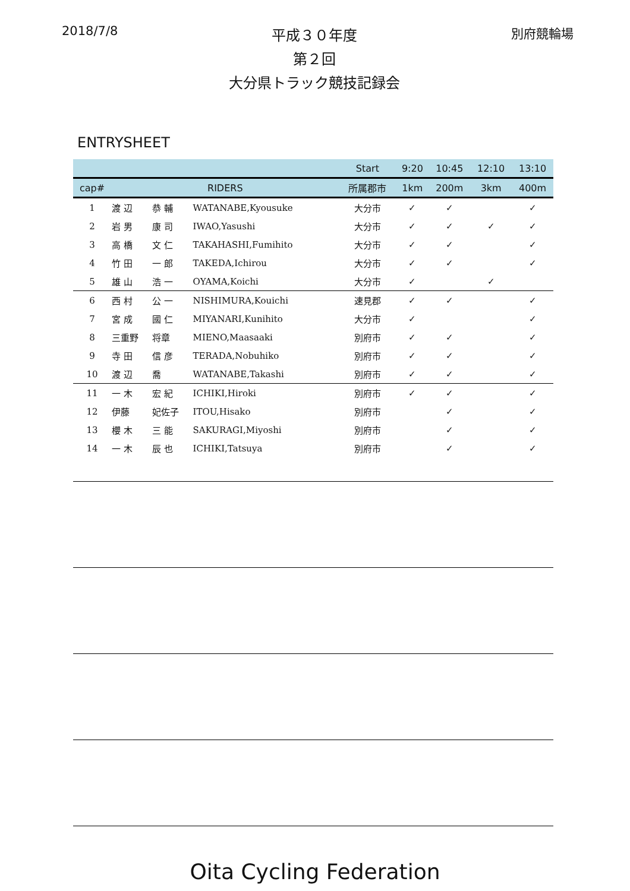2018/7/8 平成３０年度
第２回
大分県トラック競技記録会 別府競輪場
ENTRYSHEET
| | | | | Start | 9:20 | 10:45 | 12:10 | 13:10 |
| --- | --- | --- | --- | --- | --- | --- | --- | --- |
| cap# | RIDERS | | | 所属郡市 | 1km | 200m | 3km | 400m |
| 1 | 渡 辺 | 恭 輔 | WATANABE,Kyousuke | 大分市 | ✓ | ✓ | | ✓ |
| 2 | 岩 男 | 康 司 | IWAO,Yasushi | 大分市 | ✓ | ✓ | ✓ | ✓ |
| 3 | 高 橋 | 文 仁 | TAKAHASHI,Fumihito | 大分市 | ✓ | ✓ | | ✓ |
| 4 | 竹 田 | 一 郎 | TAKEDA,Ichirou | 大分市 | ✓ | ✓ | | ✓ |
| 5 | 雄 山 | 浩 一 | OYAMA,Koichi | 大分市 | ✓ | | ✓ | |
| 6 | 西 村 | 公 一 | NISHIMURA,Kouichi | 速見郡 | ✓ | ✓ | | ✓ |
| 7 | 宮 成 | 國 仁 | MIYANARI,Kunihito | 大分市 | ✓ | | | ✓ |
| 8 | 三重野 | 将章 | MIENO,Maasaaki | 別府市 | ✓ | ✓ | | ✓ |
| 9 | 寺 田 | 信 彦 | TERADA,Nobuhiko | 別府市 | ✓ | ✓ | | ✓ |
| 10 | 渡 辺 | 喬 | WATANABE,Takashi | 別府市 | ✓ | ✓ | | ✓ |
| 11 | 一 木 | 宏 紀 | ICHIKI,Hiroki | 別府市 | ✓ | ✓ | | ✓ |
| 12 | 伊藤 | 妃佐子 | ITOU,Hisako | 別府市 | | ✓ | | ✓ |
| 13 | 櫻 木 | 三 能 | SAKURAGI,Miyoshi | 別府市 | | ✓ | | ✓ |
| 14 | 一 木 | 辰 也 | ICHIKI,Tatsuya | 別府市 | | ✓ | | ✓ |
Oita Cycling Federation